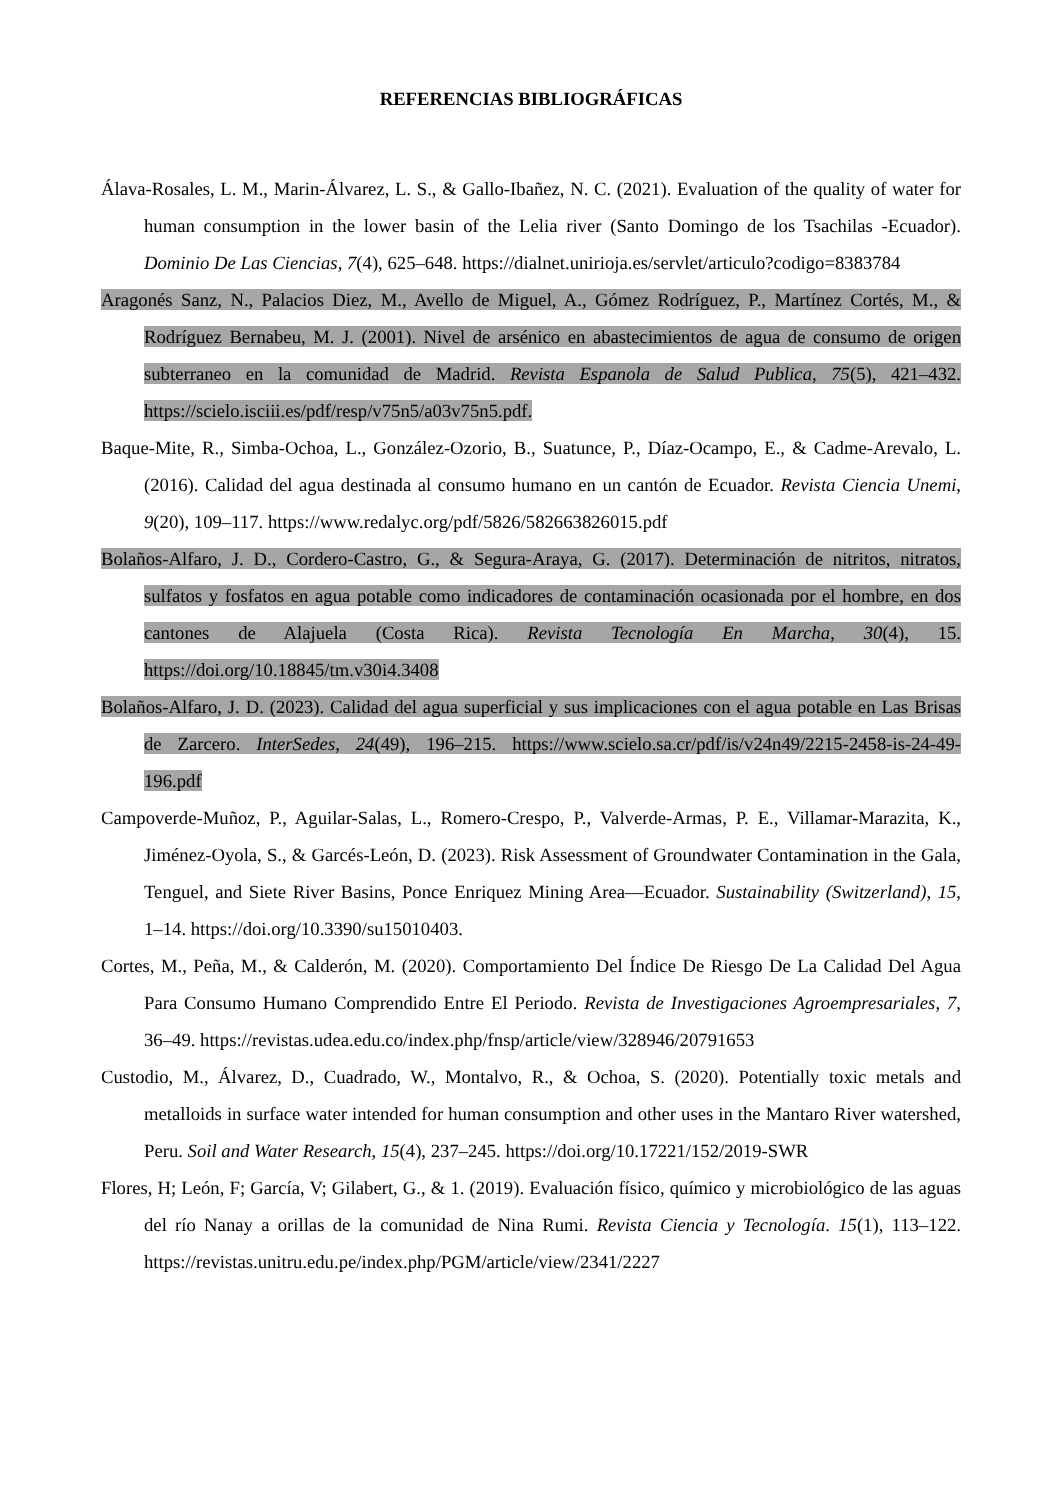REFERENCIAS BIBLIOGRÁFICAS
Álava-Rosales, L. M., Marin-Álvarez, L. S., & Gallo-Ibañez, N. C. (2021). Evaluation of the quality of water for human consumption in the lower basin of the Lelia river (Santo Domingo de los Tsachilas -Ecuador). Dominio De Las Ciencias, 7(4), 625–648. https://dialnet.unirioja.es/servlet/articulo?codigo=8383784
Aragonés Sanz, N., Palacios Diez, M., Avello de Miguel, A., Gómez Rodríguez, P., Martínez Cortés, M., & Rodríguez Bernabeu, M. J. (2001). Nivel de arsénico en abastecimientos de agua de consumo de origen subterraneo en la comunidad de Madrid. Revista Espanola de Salud Publica, 75(5), 421–432. https://scielo.isciii.es/pdf/resp/v75n5/a03v75n5.pdf.
Baque-Mite, R., Simba-Ochoa, L., González-Ozorio, B., Suatunce, P., Díaz-Ocampo, E., & Cadme-Arevalo, L. (2016). Calidad del agua destinada al consumo humano en un cantón de Ecuador. Revista Ciencia Unemi, 9(20), 109–117. https://www.redalyc.org/pdf/5826/582663826015.pdf
Bolaños-Alfaro, J. D., Cordero-Castro, G., & Segura-Araya, G. (2017). Determinación de nitritos, nitratos, sulfatos y fosfatos en agua potable como indicadores de contaminación ocasionada por el hombre, en dos cantones de Alajuela (Costa Rica). Revista Tecnología En Marcha, 30(4), 15. https://doi.org/10.18845/tm.v30i4.3408
Bolaños-Alfaro, J. D. (2023). Calidad del agua superficial y sus implicaciones con el agua potable en Las Brisas de Zarcero. InterSedes, 24(49), 196–215. https://www.scielo.sa.cr/pdf/is/v24n49/2215-2458-is-24-49-196.pdf
Campoverde-Muñoz, P., Aguilar-Salas, L., Romero-Crespo, P., Valverde-Armas, P. E., Villamar-Marazita, K., Jiménez-Oyola, S., & Garcés-León, D. (2023). Risk Assessment of Groundwater Contamination in the Gala, Tenguel, and Siete River Basins, Ponce Enriquez Mining Area—Ecuador. Sustainability (Switzerland), 15, 1–14. https://doi.org/10.3390/su15010403.
Cortes, M., Peña, M., & Calderón, M. (2020). Comportamiento Del Índice De Riesgo De La Calidad Del Agua Para Consumo Humano Comprendido Entre El Periodo. Revista de Investigaciones Agroempresariales, 7, 36–49. https://revistas.udea.edu.co/index.php/fnsp/article/view/328946/20791653
Custodio, M., Álvarez, D., Cuadrado, W., Montalvo, R., & Ochoa, S. (2020). Potentially toxic metals and metalloids in surface water intended for human consumption and other uses in the Mantaro River watershed, Peru. Soil and Water Research, 15(4), 237–245. https://doi.org/10.17221/152/2019-SWR
Flores, H; León, F; García, V; Gilabert, G., & 1. (2019). Evaluación físico, químico y microbiológico de las aguas del río Nanay a orillas de la comunidad de Nina Rumi. Revista Ciencia y Tecnología. 15(1), 113–122. https://revistas.unitru.edu.pe/index.php/PGM/article/view/2341/2227